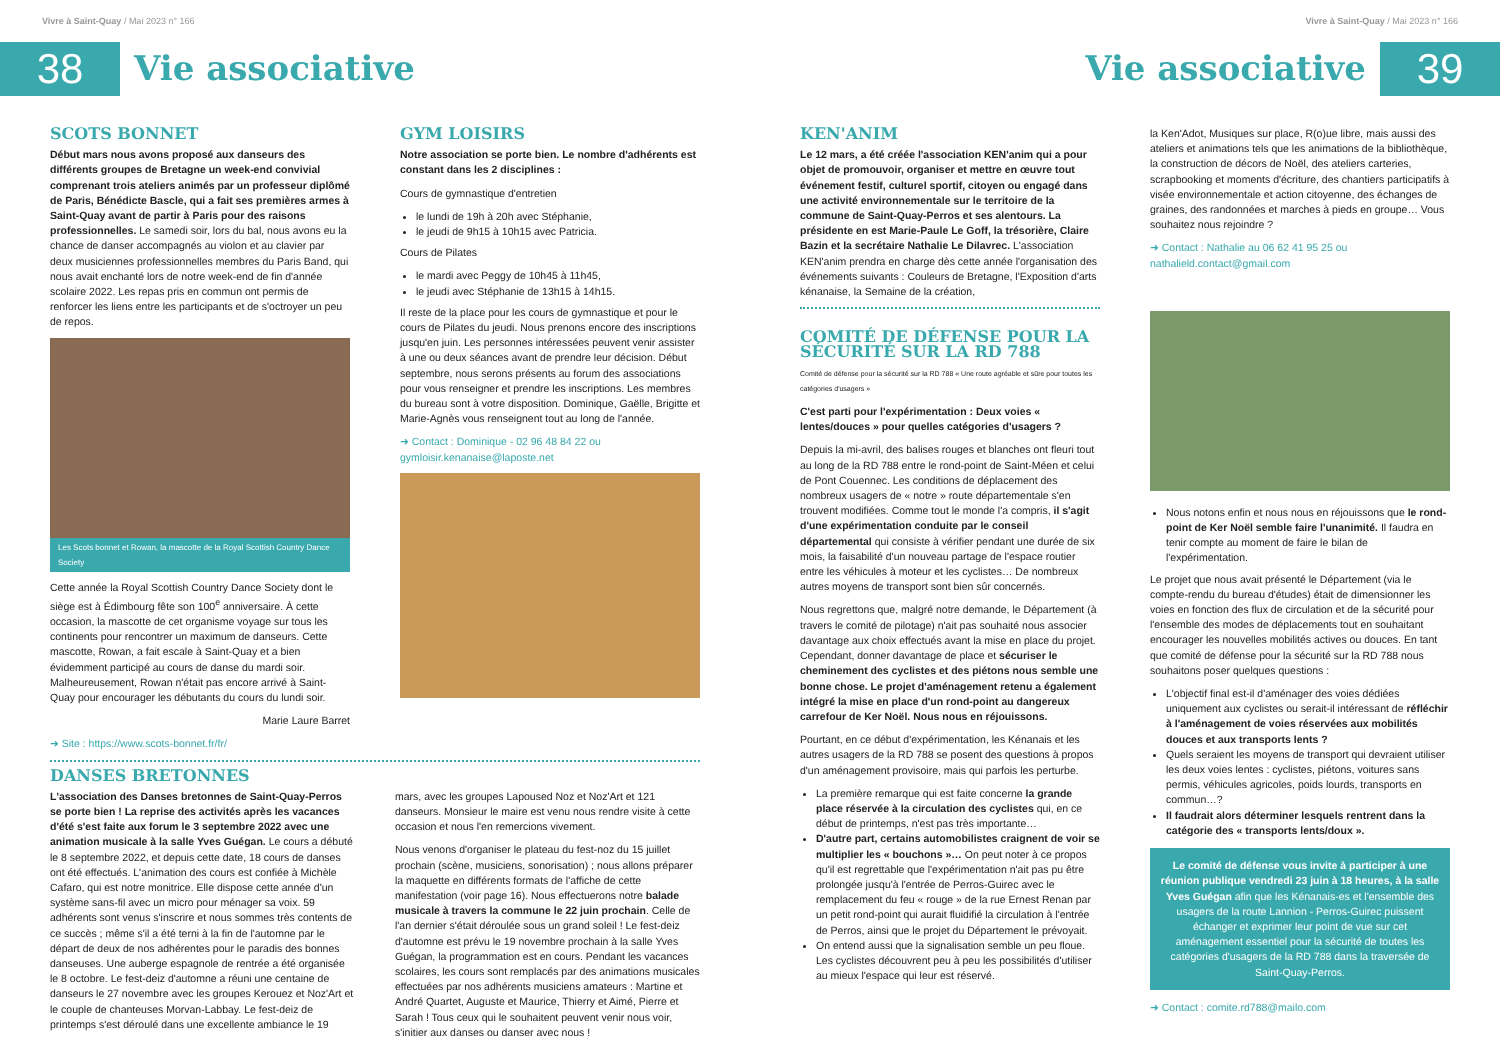Vivre à Saint-Quay / Mai 2023 n° 166 Vivre à Saint-Quay / Mai 2023 n° 166
38
Vie associative
Vie associative
39
SCOTS BONNET
Début mars nous avons proposé aux danseurs des différents groupes de Bretagne un week-end convivial comprenant trois ateliers animés par un professeur diplômé de Paris, Bénédicte Bascle, qui a fait ses premières armes à Saint-Quay avant de partir à Paris pour des raisons professionnelles. Le samedi soir, lors du bal, nous avons eu la chance de danser accompagnés au violon et au clavier par deux musiciennes professionnelles membres du Paris Band, qui nous avait enchanté lors de notre week-end de fin d'année scolaire 2022. Les repas pris en commun ont permis de renforcer les liens entre les participants et de s'octroyer un peu de repos.
Les Scots bonnet et Rowan, la mascotte de la Royal Scottish Country Dance Society
Cette année la Royal Scottish Country Dance Society dont le siège est à Édimbourg fête son 100<sup>e</sup> anniversaire. À cette occasion, la mascotte de cet organisme voyage sur tous les continents pour rencontrer un maximum de danseurs. Cette mascotte, Rowan, a fait escale à Saint-Quay et a bien évidemment participé au cours de danse du mardi soir. Malheureusement, Rowan n'était pas encore arrivé à Saint-Quay pour encourager les débutants du cours du lundi soir.
Marie Laure Barret
➜ Site : https://www.scots-bonnet.fr/fr/
GYM LOISIRS
Notre association se porte bien. Le nombre d'adhérents est constant dans les 2 disciplines :
Cours de gymnastique d'entretien
le lundi de 19h à 20h avec Stéphanie,
le jeudi de 9h15 à 10h15 avec Patricia.
Cours de Pilates
le mardi avec Peggy de 10h45 à 11h45,
le jeudi avec Stéphanie de 13h15 à 14h15.
Il reste de la place pour les cours de gymnastique et pour le cours de Pilates du jeudi. Nous prenons encore des inscriptions jusqu'en juin. Les personnes intéressées peuvent venir assister à une ou deux séances avant de prendre leur décision. Début septembre, nous serons présents au forum des associations pour vous renseigner et prendre les inscriptions. Les membres du bureau sont à votre disposition. Dominique, Gaëlle, Brigitte et Marie-Agnès vous renseignent tout au long de l'année.
➜ Contact : Dominique - 02 96 48 84 22 ou gymloisir.kenanaise@laposte.net
DANSES BRETONNES
L'association des Danses bretonnes de Saint-Quay-Perros se porte bien ! La reprise des activités après les vacances d'été s'est faite aux forum le 3 septembre 2022 avec une animation musicale à la salle Yves Guégan. Le cours a débuté le 8 septembre 2022, et depuis cette date, 18 cours de danses ont été effectués. L'animation des cours est confiée à Michèle Cafaro, qui est notre monitrice. Elle dispose cette année d'un système sans-fil avec un micro pour ménager sa voix. 59 adhérents sont venus s'inscrire et nous sommes très contents de ce succès ; même s'il a été terni à la fin de l'automne par le départ de deux de nos adhérentes pour le paradis des bonnes danseuses. Une auberge espagnole de rentrée a été organisée le 8 octobre. Le fest-deiz d'automne a réuni une centaine de danseurs le 27 novembre avec les groupes Kerouez et Noz'Art et le couple de chanteuses Morvan-Labbay. Le fest-deiz de printemps s'est déroulé dans une excellente ambiance le 19 mars, avec les groupes Lapoused Noz et Noz'Art et 121 danseurs. Monsieur le maire est venu nous rendre visite à cette occasion et nous l'en remercions vivement.
Nous venons d'organiser le plateau du fest-noz du 15 juillet prochain (scène, musiciens, sonorisation) ; nous allons préparer la maquette en différents formats de l'affiche de cette manifestation (voir page 16). Nous effectuerons notre balade musicale à travers la commune le 22 juin prochain. Celle de l'an dernier s'était déroulée sous un grand soleil ! Le fest-deiz d'automne est prévu le 19 novembre prochain à la salle Yves Guégan, la programmation est en cours. Pendant les vacances scolaires, les cours sont remplacés par des animations musicales effectuées par nos adhérents musiciens amateurs : Martine et André Quartet, Auguste et Maurice, Thierry et Aimé, Pierre et Sarah ! Tous ceux qui le souhaitent peuvent venir nous voir, s'initier aux danses ou danser avec nous !
KEN'ANIM
Le 12 mars, a été créée l'association KEN'anim qui a pour objet de promouvoir, organiser et mettre en œuvre tout événement festif, culturel sportif, citoyen ou engagé dans une activité environnementale sur le territoire de la commune de Saint-Quay-Perros et ses alentours. La présidente en est Marie-Paule Le Goff, la trésorière, Claire Bazin et la secrétaire Nathalie Le Dilavrec. L'association KEN'anim prendra en charge dès cette année l'organisation des événements suivants : Couleurs de Bretagne, l'Exposition d'arts kénanaise, la Semaine de la création,
COMITÉ DE DÉFENSE POUR LA SÉCURITÉ SUR LA RD 788
Comité de défense pour la sécurité sur la RD 788 « Une route agréable et sûre pour toutes les catégories d'usagers »
C'est parti pour l'expérimentation : Deux voies « lentes/douces » pour quelles catégories d'usagers ?
Depuis la mi-avril, des balises rouges et blanches ont fleuri tout au long de la RD 788 entre le rond-point de Saint-Méen et celui de Pont Couennec. Les conditions de déplacement des nombreux usagers de « notre » route départementale s'en trouvent modifiées. Comme tout le monde l'a compris, il s'agit d'une expérimentation conduite par le conseil départemental qui consiste à vérifier pendant une durée de six mois, la faisabilité d'un nouveau partage de l'espace routier entre les véhicules à moteur et les cyclistes… De nombreux autres moyens de transport sont bien sûr concernés.
Nous regrettons que, malgré notre demande, le Département (à travers le comité de pilotage) n'ait pas souhaité nous associer davantage aux choix effectués avant la mise en place du projet. Cependant, donner davantage de place et sécuriser le cheminement des cyclistes et des piétons nous semble une bonne chose. Le projet d'aménagement retenu a également intégré la mise en place d'un rond-point au dangereux carrefour de Ker Noël. Nous nous en réjouissons.
Pourtant, en ce début d'expérimentation, les Kénanais et les autres usagers de la RD 788 se posent des questions à propos d'un aménagement provisoire, mais qui parfois les perturbe.
La première remarque qui est faite concerne la grande place réservée à la circulation des cyclistes qui, en ce début de printemps, n'est pas très importante…
D'autre part, certains automobilistes craignent de voir se multiplier les « bouchons »… On peut noter à ce propos qu'il est regrettable que l'expérimentation n'ait pas pu être prolongée jusqu'à l'entrée de Perros-Guirec avec le remplacement du feu « rouge » de la rue Ernest Renan par un petit rond-point qui aurait fluidifié la circulation à l'entrée de Perros, ainsi que le projet du Département le prévoyait.
On entend aussi que la signalisation semble un peu floue. Les cyclistes découvrent peu à peu les possibilités d'utiliser au mieux l'espace qui leur est réservé.
la Ken'Adot, Musiques sur place, R(o)ue libre, mais aussi des ateliers et animations tels que les animations de la bibliothèque, la construction de décors de Noël, des ateliers carteries, scrapbooking et moments d'écriture, des chantiers participatifs à visée environnementale et action citoyenne, des échanges de graines, des randonnées et marches à pieds en groupe… Vous souhaitez nous rejoindre ?
➜ Contact : Nathalie au 06 62 41 95 25 ou nathalield.contact@gmail.com
Nous notons enfin et nous nous en réjouissons que le rond-point de Ker Noël semble faire l'unanimité. Il faudra en tenir compte au moment de faire le bilan de l'expérimentation.
Le projet que nous avait présenté le Département (via le compte-rendu du bureau d'études) était de dimensionner les voies en fonction des flux de circulation et de la sécurité pour l'ensemble des modes de déplacements tout en souhaitant encourager les nouvelles mobilités actives ou douces. En tant que comité de défense pour la sécurité sur la RD 788 nous souhaitons poser quelques questions :
L'objectif final est-il d'aménager des voies dédiées uniquement aux cyclistes ou serait-il intéressant de réfléchir à l'aménagement de voies réservées aux mobilités douces et aux transports lents ?
Quels seraient les moyens de transport qui devraient utiliser les deux voies lentes : cyclistes, piétons, voitures sans permis, véhicules agricoles, poids lourds, transports en commun…?
Il faudrait alors déterminer lesquels rentrent dans la catégorie des « transports lents/doux ».
Le comité de défense vous invite à participer à une réunion publique vendredi 23 juin à 18 heures, à la salle Yves Guégan afin que les Kénanais-es et l'ensemble des usagers de la route Lannion - Perros-Guirec puissent échanger et exprimer leur point de vue sur cet aménagement essentiel pour la sécurité de toutes les catégories d'usagers de la RD 788 dans la traversée de Saint-Quay-Perros.
➜ Contact : comite.rd788@mailo.com